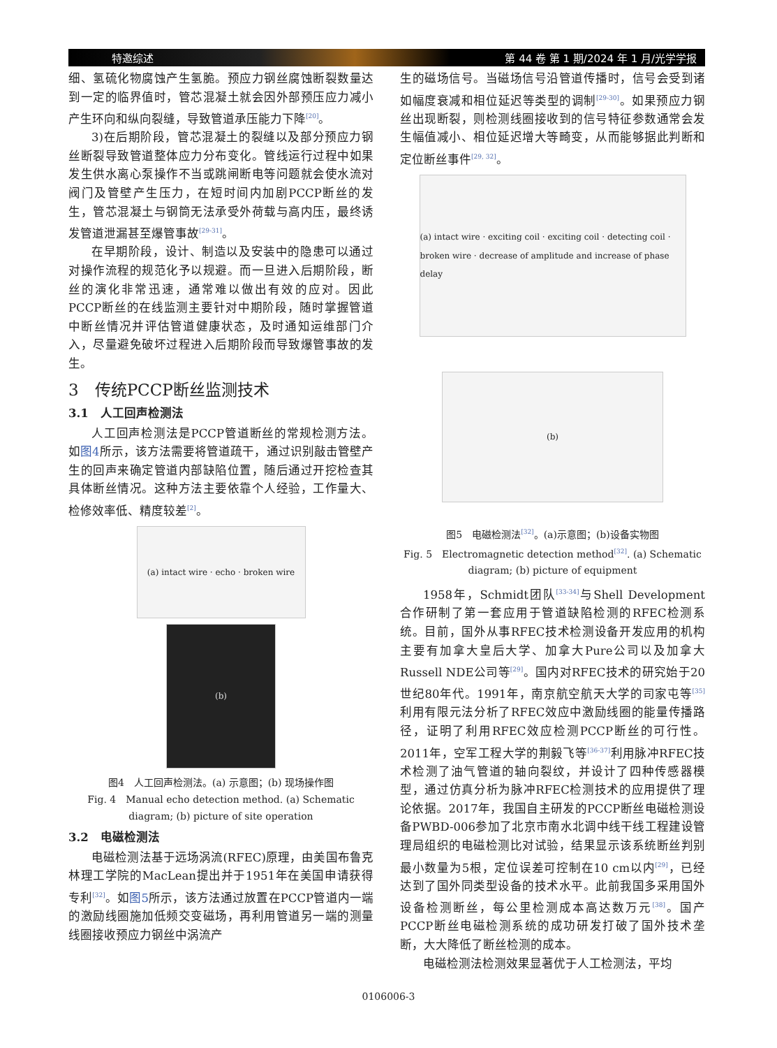特邀综述 第 44 卷 第 1 期/2024 年 1 月/光学学报
细、氢硫化物腐蚀产生氢脆。预应力钢丝腐蚀断裂数量达到一定的临界值时，管芯混凝土就会因外部预压应力减小产生环向和纵向裂缝，导致管道承压能力下降<sup>[20]</sup>。
3)在后期阶段，管芯混凝土的裂缝以及部分预应力钢丝断裂导致管道整体应力分布变化。管线运行过程中如果发生供水离心泵操作不当或跳闸断电等问题就会使水流对阀门及管壁产生压力，在短时间内加剧PCCP断丝的发生，管芯混凝土与钢筒无法承受外荷载与高内压，最终诱发管道泄漏甚至爆管事故<sup>[29-31]</sup>。
在早期阶段，设计、制造以及安装中的隐患可以通过对操作流程的规范化予以规避。而一旦进入后期阶段，断丝的演化非常迅速，通常难以做出有效的应对。因此PCCP断丝的在线监测主要针对中期阶段，随时掌握管道中断丝情况并评估管道健康状态，及时通知运维部门介入，尽量避免破坏过程进入后期阶段而导致爆管事故的发生。
3　传统PCCP断丝监测技术
3.1　人工回声检测法
人工回声检测法是PCCP管道断丝的常规检测方法。如图4所示，该方法需要将管道疏干，通过识别敲击管壁产生的回声来确定管道内部缺陷位置，随后通过开挖检查其具体断丝情况。这种方法主要依靠个人经验，工作量大、检修效率低、精度较差<sup>[2]</sup>。
(a) intact wire · echo · broken wire
(b)
图4　人工回声检测法。(a) 示意图；(b) 现场操作图
Fig. 4　Manual echo detection method. (a) Schematic diagram; (b) picture of site operation
3.2　电磁检测法
电磁检测法基于远场涡流(RFEC)原理，由美国布鲁克林理工学院的MacLean提出并于1951年在美国申请获得专利<sup>[32]</sup>。如图5所示，该方法通过放置在PCCP管道内一端的激励线圈施加低频交变磁场，再利用管道另一端的测量线圈接收预应力钢丝中涡流产
生的磁场信号。当磁场信号沿管道传播时，信号会受到诸如幅度衰减和相位延迟等类型的调制<sup>[29-30]</sup>。如果预应力钢丝出现断裂，则检测线圈接收到的信号特征参数通常会发生幅值减小、相位延迟增大等畸变，从而能够据此判断和定位断丝事件<sup>[29, 32]</sup>。
(a) intact wire · exciting coil · exciting coil · detecting coil · broken wire · decrease of amplitude and increase of phase delay
(b)
图5　电磁检测法<sup>[32]</sup>。(a)示意图；(b)设备实物图
Fig. 5　Electromagnetic detection method<sup>[32]</sup>. (a) Schematic diagram; (b) picture of equipment
1958年，Schmidt团队<sup>[33-34]</sup>与Shell Development合作研制了第一套应用于管道缺陷检测的RFEC检测系统。目前，国外从事RFEC技术检测设备开发应用的机构主要有加拿大皇后大学、加拿大Pure公司以及加拿大Russell NDE公司等<sup>[29]</sup>。国内对RFEC技术的研究始于20世纪80年代。1991年，南京航空航天大学的司家屯等<sup>[35]</sup>利用有限元法分析了RFEC效应中激励线圈的能量传播路径，证明了利用RFEC效应检测PCCP断丝的可行性。2011年，空军工程大学的荆毅飞等<sup>[36-37]</sup>利用脉冲RFEC技术检测了油气管道的轴向裂纹，并设计了四种传感器模型，通过仿真分析为脉冲RFEC检测技术的应用提供了理论依据。2017年，我国自主研发的PCCP断丝电磁检测设备PWBD-006参加了北京市南水北调中线干线工程建设管理局组织的电磁检测比对试验，结果显示该系统断丝判别最小数量为5根，定位误差可控制在10 cm以内<sup>[29]</sup>，已经达到了国外同类型设备的技术水平。此前我国多采用国外设备检测断丝，每公里检测成本高达数万元<sup>[38]</sup>。国产PCCP断丝电磁检测系统的成功研发打破了国外技术垄断，大大降低了断丝检测的成本。
电磁检测法检测效果显著优于人工检测法，平均
0106006-3